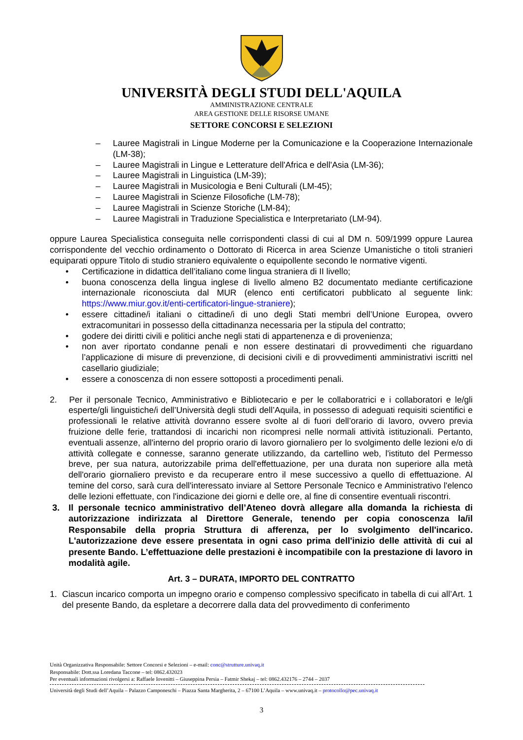UNIVERSITÀ DEGLI STUDI DELL'AQUILA
AMMINISTRAZIONE CENTRALE
AREA GESTIONE DELLE RISORSE UMANE
SETTORE CONCORSI E SELEZIONI
– Lauree Magistrali in Lingue Moderne per la Comunicazione e la Cooperazione Internazionale (LM-38);
– Lauree Magistrali in Lingue e Letterature dell'Africa e dell'Asia (LM-36);
– Lauree Magistrali in Linguistica (LM-39);
– Lauree Magistrali in Musicologia e Beni Culturali (LM-45);
– Lauree Magistrali in Scienze Filosofiche (LM-78);
– Lauree Magistrali in Scienze Storiche (LM-84);
– Lauree Magistrali in Traduzione Specialistica e Interpretariato (LM-94).
oppure Laurea Specialistica conseguita nelle corrispondenti classi di cui al DM n. 509/1999 oppure Laurea corrispondente del vecchio ordinamento o Dottorato di Ricerca in area Scienze Umanistiche o titoli stranieri equiparati oppure Titolo di studio straniero equivalente o equipollente secondo le normative vigenti.
• Certificazione in didattica dell’italiano come lingua straniera di II livello;
• buona conoscenza della lingua inglese di livello almeno B2 documentato mediante certificazione internazionale riconosciuta dal MUR (elenco enti certificatori pubblicato al seguente link: https://www.miur.gov.it/enti-certificatori-lingue-straniere);
• essere cittadine/i italiani o cittadine/i di uno degli Stati membri dell’Unione Europea, ovvero extracomunitari in possesso della cittadinanza necessaria per la stipula del contratto;
• godere dei diritti civili e politici anche negli stati di appartenenza e di provenienza;
• non aver riportato condanne penali e non essere destinatari di provvedimenti che riguardano l’applicazione di misure di prevenzione, di decisioni civili e di provvedimenti amministrativi iscritti nel casellario giudiziale;
• essere a conoscenza di non essere sottoposti a procedimenti penali.
2. Per il personale Tecnico, Amministrativo e Bibliotecario e per le collaboratrici e i collaboratori e le/gli esperte/gli linguistiche/i dell’Università degli studi dell’Aquila, in possesso di adeguati requisiti scientifici e professionali le relative attività dovranno essere svolte al di fuori dell’orario di lavoro, ovvero previa fruizione delle ferie, trattandosi di incarichi non ricompresi nelle normali attività istituzionali. Pertanto, eventuali assenze, all'interno del proprio orario di lavoro giornaliero per lo svolgimento delle lezioni e/o di attività collegate e connesse, saranno generate utilizzando, da cartellino web, l'istituto del Permesso breve, per sua natura, autorizzabile prima dell'effettuazione, per una durata non superiore alla metà dell'orario giornaliero previsto e da recuperare entro il mese successivo a quello di effettuazione. Al temine del corso, sarà cura dell'interessato inviare al Settore Personale Tecnico e Amministrativo l'elenco delle lezioni effettuate, con l'indicazione dei giorni e delle ore, al fine di consentire eventuali riscontri.
3. Il personale tecnico amministrativo dell’Ateneo dovrà allegare alla domanda la richiesta di autorizzazione indirizzata al Direttore Generale, tenendo per copia conoscenza la/il Responsabile della propria Struttura di afferenza, per lo svolgimento dell'incarico. L'autorizzazione deve essere presentata in ogni caso prima dell'inizio delle attività di cui al presente Bando. L’effettuazione delle prestazioni è incompatibile con la prestazione di lavoro in modalità agile.
Art. 3 – DURATA, IMPORTO DEL CONTRATTO
1. Ciascun incarico comporta un impegno orario e compenso complessivo specificato in tabella di cui all’Art. 1 del presente Bando, da espletare a decorrere dalla data del provvedimento di conferimento
Unità Organizzativa Responsabile: Settore Concorsi e Selezioni – e-mail: conc@strutture.univaq.it
Responsabile: Dott.ssa Loredana Taccone – tel: 0862.432023
Per eventuali informazioni rivolgersi a: Raffaele Iovenitti – Giuseppina Persia – Fatmir Shekaj – tel: 0862.432176 – 2744 – 2037
Università degli Studi dell’Aquila – Palazzo Camponeschi – Piazza Santa Margherita, 2 – 67100 L’Aquila – www.univaq.it – protocollo@pec.univaq.it
3